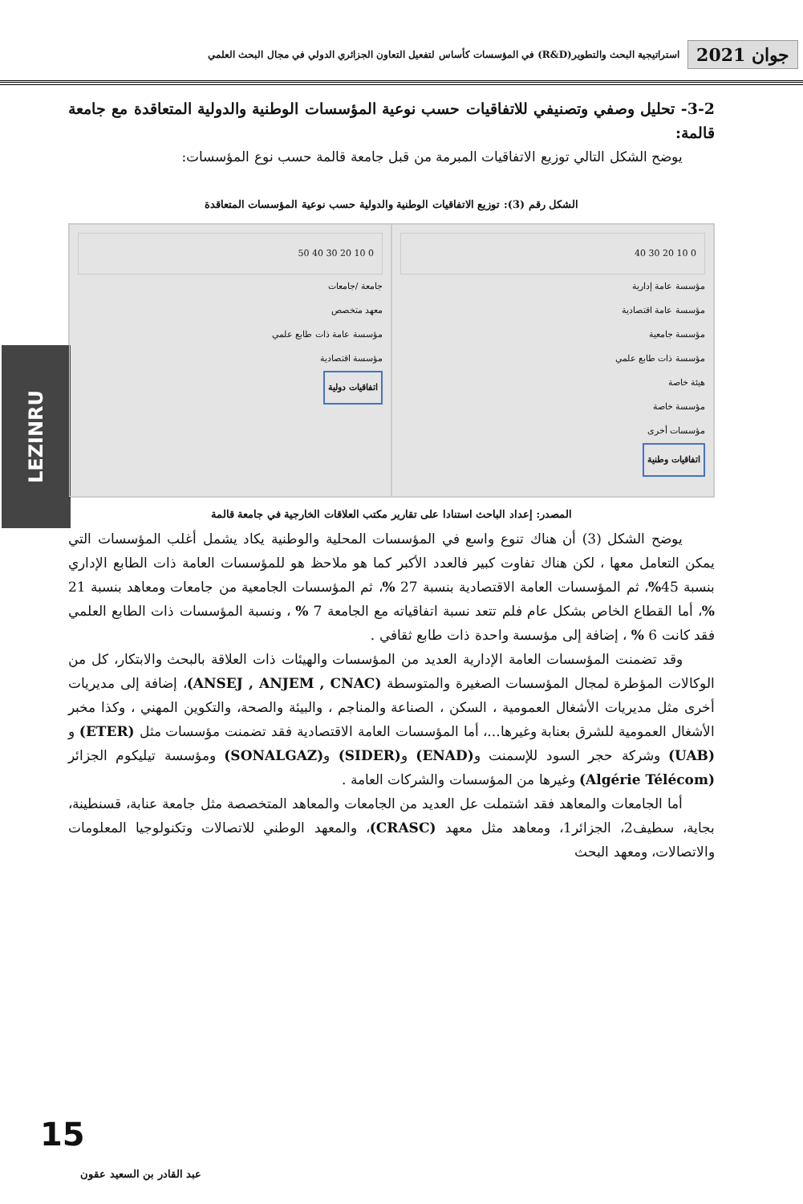جوان 2021 استراتيجية البحث والتطوير(R&D) في المؤسسات كأساس لتفعيل التعاون الجزائري الدولي في مجال البحث العلمي
LEZINRU
3-2- تحليل وصفي وتصنيفي للاتفاقيات حسب نوعية المؤسسات الوطنية والدولية المتعاقدة مع جامعة قالمة:
يوضح الشكل التالي توزيع الاتفاقيات المبرمة من قبل جامعة قالمة حسب نوع المؤسسات:
الشكل رقم (3): توزيع الاتفاقيات الوطنية والدولية حسب نوعية المؤسسات المتعاقدة
0 10 20 30 40 50
جامعة /جامعات
معهد متخصص
مؤسسة عامة ذات طابع علمي
مؤسسة اقتصادية
اتفاقيات دولية
0 10 20 30 40
مؤسسة عامة إدارية
مؤسسة عامة اقتصادية
مؤسسة جامعية
مؤسسة ذات طابع علمي
هيئة خاصة
مؤسسة خاصة
مؤسسات أخرى
اتفاقيات وطنية
المصدر: إعداد الباحث استنادا على تقارير مكتب العلاقات الخارجية في جامعة قالمة
يوضح الشكل (3) أن هناك تنوع واسع في المؤسسات المحلية والوطنية يكاد يشمل أغلب المؤسسات التي يمكن التعامل معها ، لكن هناك تفاوت كبير فالعدد الأكبر كما هو ملاحظ هو للمؤسسات العامة ذات الطابع الإداري بنسبة 45%، ثم المؤسسات العامة الاقتصادية بنسبة 27 %، ثم المؤسسات الجامعية من جامعات ومعاهد بنسبة 21 %، أما القطاع الخاص بشكل عام فلم تتعد نسبة اتفاقياته مع الجامعة 7 % ، ونسبة المؤسسات ذات الطابع العلمي فقد كانت 6 % ، إضافة إلى مؤسسة واحدة ذات طابع ثقافي .
وقد تضمنت المؤسسات العامة الإدارية العديد من المؤسسات والهيئات ذات العلاقة بالبحث والابتكار، كل من الوكالات المؤطرة لمجال المؤسسات الصغيرة والمتوسطة (ANSEJ , ANJEM , CNAC)، إضافة إلى مديريات أخرى مثل مديريات الأشغال العمومية ، السكن ، الصناعة والمناجم ، والبيئة والصحة، والتكوين المهني ، وكذا مخبر الأشغال العمومية للشرق بعنابة وغيرها...، أما المؤسسات العامة الاقتصادية فقد تضمنت مؤسسات مثل (ETER) و (UAB) وشركة حجر السود للإسمنت و(ENAD) و(SIDER) و(SONALGAZ) ومؤسسة تيليكوم الجزائر (Algérie Télécom) وغيرها من المؤسسات والشركات العامة .
أما الجامعات والمعاهد فقد اشتملت عل العديد من الجامعات والمعاهد المتخصصة مثل جامعة عنابة، قسنطينة، بجاية، سطيف2، الجزائر1، ومعاهد مثل معهد (CRASC)، والمعهد الوطني للاتصالات وتكنولوجيا المعلومات والاتصالات، ومعهد البحث
15
عبد القادر بن السعيد عقون